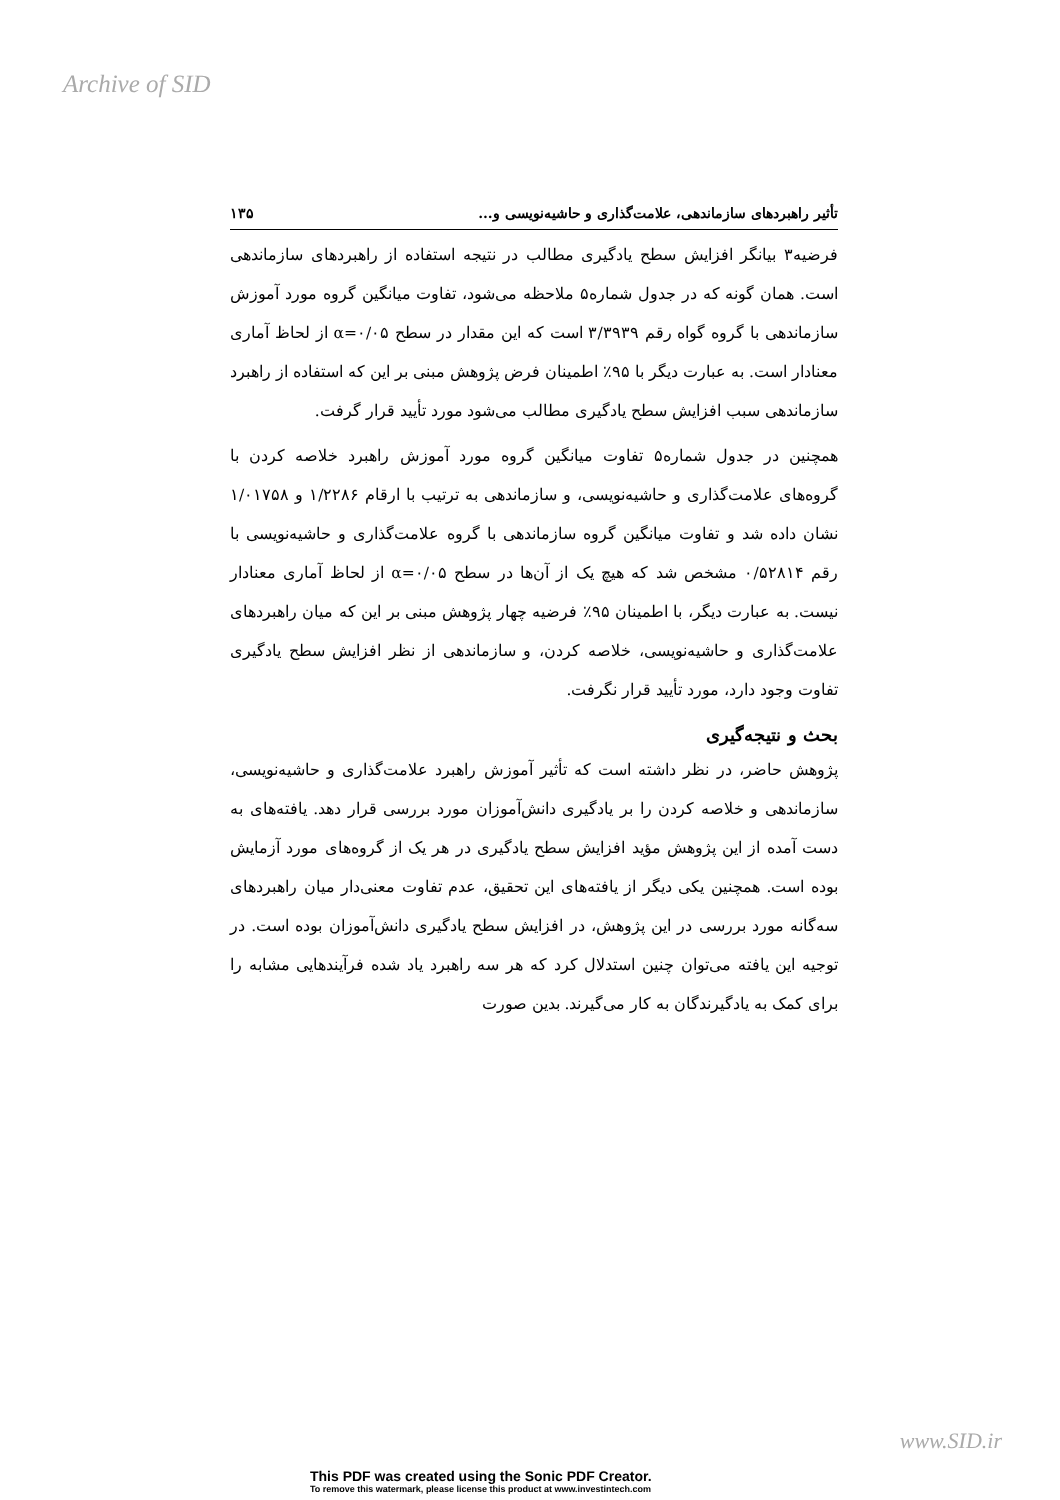Archive of SID
تأثیر راهبردهای سازماندهی، علامت‌گذاری و حاشیه‌نویسی و... ۱۳۵
فرضیه۳ بیانگر افزایش سطح یادگیری مطالب در نتیجه استفاده از راهبردهای سازماندهی است. همان گونه که در جدول شماره۵ ملاحظه می‌شود، تفاوت میانگین گروه مورد آموزش سازماندهی با گروه گواه رقم ۳/۳۹۳۹ است که این مقدار در سطح ۰/۰۵=α از لحاظ آماری معنادار است. به عبارت دیگر با ۹۵٪ اطمینان فرض پژوهش مبنی بر این که استفاده از راهبرد سازماندهی سبب افزایش سطح یادگیری مطالب می‌شود مورد تأیید قرار گرفت.
همچنین در جدول شماره۵ تفاوت میانگین گروه مورد آموزش راهبرد خلاصه کردن با گروه‌های علامت‌گذاری و حاشیه‌نویسی، و سازماندهی به ترتیب با ارقام ۱/۲۲۸۶ و ۱/۰۱۷۵۸ نشان داده شد و تفاوت میانگین گروه سازماندهی با گروه علامت‌گذاری و حاشیه‌نویسی با رقم ۰/۵۲۸۱۴ مشخص شد که هیچ یک از آن‌ها در سطح ۰/۰۵=α از لحاظ آماری معنادار نیست. به عبارت دیگر، با اطمینان ۹۵٪ فرضیه چهار پژوهش مبنی بر این که میان راهبردهای علامت‌گذاری و حاشیه‌نویسی، خلاصه کردن، و سازماندهی از نظر افزایش سطح یادگیری تفاوت وجود دارد، مورد تأیید قرار نگرفت.
بحث و نتیجه‌گیری
پژوهش حاضر، در نظر داشته است که تأثیر آموزش راهبرد علامت‌گذاری و حاشیه‌نویسی، سازماندهی و خلاصه کردن را بر یادگیری دانش‌آموزان مورد بررسی قرار دهد. یافته‌های به دست آمده از این پژوهش مؤید افزایش سطح یادگیری در هر یک از گروه‌های مورد آزمایش بوده است. همچنین یکی دیگر از یافته‌های این تحقیق، عدم تفاوت معنی‌دار میان راهبردهای سه‌گانه مورد بررسی در این پژوهش، در افزایش سطح یادگیری دانش‌آموزان بوده است. در توجیه این یافته می‌توان چنین استدلال کرد که هر سه راهبرد یاد شده فرآیندهایی مشابه را برای کمک به یادگیرندگان به کار می‌گیرند. بدین صورت
www.SID.ir
This PDF was created using the Sonic PDF Creator.
To remove this watermark, please license this product at www.investintech.com